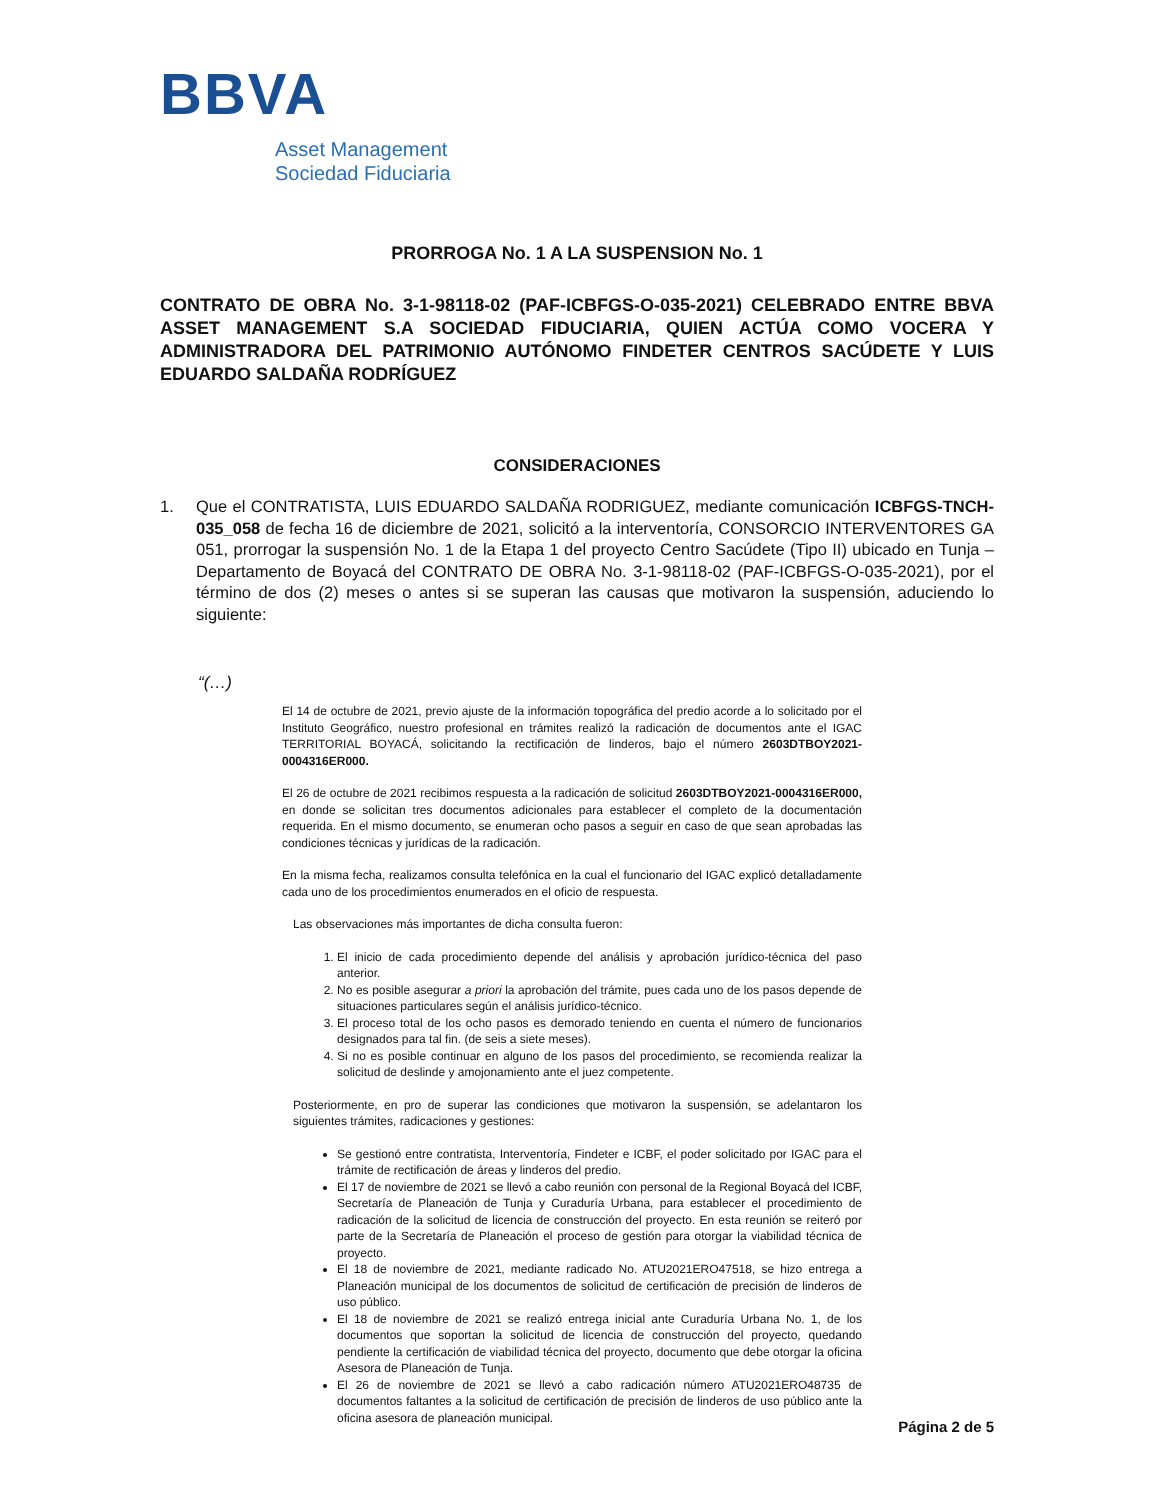BBVA
Asset Management
Sociedad Fiduciaria
PRORROGA No. 1 A LA SUSPENSION No. 1
CONTRATO DE OBRA No. 3-1-98118-02 (PAF-ICBFGS-O-035-2021) CELEBRADO ENTRE BBVA ASSET MANAGEMENT S.A SOCIEDAD FIDUCIARIA, QUIEN ACTÚA COMO VOCERA Y ADMINISTRADORA DEL PATRIMONIO AUTÓNOMO FINDETER CENTROS SACÚDETE Y LUIS EDUARDO SALDAÑA RODRÍGUEZ
CONSIDERACIONES
1. Que el CONTRATISTA, LUIS EDUARDO SALDAÑA RODRIGUEZ, mediante comunicación ICBFGS-TNCH-035_058 de fecha 16 de diciembre de 2021, solicitó a la interventoría, CONSORCIO INTERVENTORES GA 051, prorrogar la suspensión No. 1 de la Etapa 1 del proyecto Centro Sacúdete (Tipo II) ubicado en Tunja – Departamento de Boyacá del CONTRATO DE OBRA No. 3-1-98118-02 (PAF-ICBFGS-O-035-2021), por el término de dos (2) meses o antes si se superan las causas que motivaron la suspensión, aduciendo lo siguiente:
“(…)
El 14 de octubre de 2021, previo ajuste de la información topográfica del predio acorde a lo solicitado por el Instituto Geográfico, nuestro profesional en trámites realizó la radicación de documentos ante el IGAC TERRITORIAL BOYACÁ, solicitando la rectificación de linderos, bajo el número 2603DTBOY2021-0004316ER000.
El 26 de octubre de 2021 recibimos respuesta a la radicación de solicitud 2603DTBOY2021-0004316ER000, en donde se solicitan tres documentos adicionales para establecer el completo de la documentación requerida. En el mismo documento, se enumeran ocho pasos a seguir en caso de que sean aprobadas las condiciones técnicas y jurídicas de la radicación.
En la misma fecha, realizamos consulta telefónica en la cual el funcionario del IGAC explicó detalladamente cada uno de los procedimientos enumerados en el oficio de respuesta.
Las observaciones más importantes de dicha consulta fueron:
1. El inicio de cada procedimiento depende del análisis y aprobación jurídico-técnica del paso anterior.
2. No es posible asegurar a priori la aprobación del trámite, pues cada uno de los pasos depende de situaciones particulares según el análisis jurídico-técnico.
3. El proceso total de los ocho pasos es demorado teniendo en cuenta el número de funcionarios designados para tal fin. (de seis a siete meses).
4. Si no es posible continuar en alguno de los pasos del procedimiento, se recomienda realizar la solicitud de deslinde y amojonamiento ante el juez competente.
Posteriormente, en pro de superar las condiciones que motivaron la suspensión, se adelantaron los siguientes trámites, radicaciones y gestiones:
Se gestionó entre contratista, Interventoría, Findeter e ICBF, el poder solicitado por IGAC para el trámite de rectificación de áreas y linderos del predio.
El 17 de noviembre de 2021 se llevó a cabo reunión con personal de la Regional Boyacá del ICBF, Secretaría de Planeación de Tunja y Curaduría Urbana, para establecer el procedimiento de radicación de la solicitud de licencia de construcción del proyecto. En esta reunión se reiteró por parte de la Secretaría de Planeación el proceso de gestión para otorgar la viabilidad técnica de proyecto.
El 18 de noviembre de 2021, mediante radicado No. ATU2021ERO47518, se hizo entrega a Planeación municipal de los documentos de solicitud de certificación de precisión de linderos de uso público.
El 18 de noviembre de 2021 se realizó entrega inicial ante Curaduría Urbana No. 1, de los documentos que soportan la solicitud de licencia de construcción del proyecto, quedando pendiente la certificación de viabilidad técnica del proyecto, documento que debe otorgar la oficina Asesora de Planeación de Tunja.
El 26 de noviembre de 2021 se llevó a cabo radicación número ATU2021ERO48735 de documentos faltantes a la solicitud de certificación de precisión de linderos de uso público ante la oficina asesora de planeación municipal.
Página 2 de 5